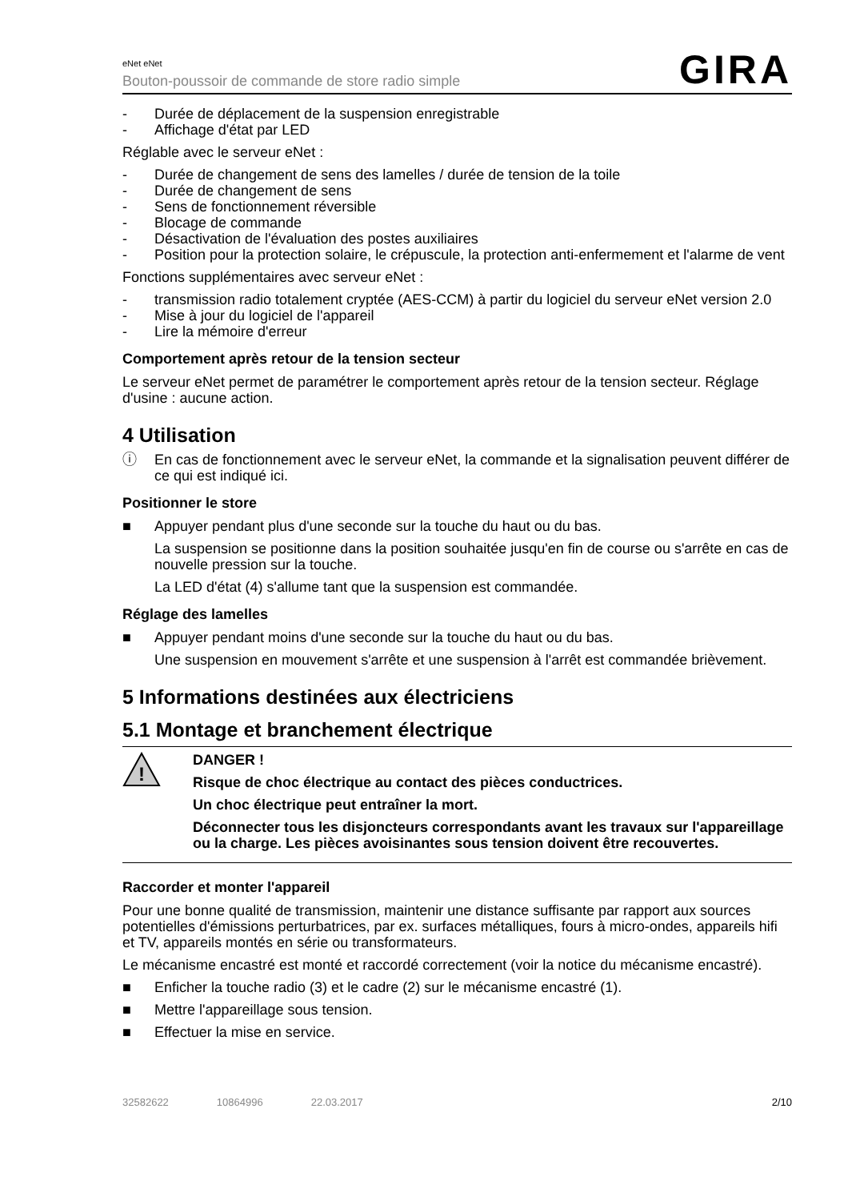eNet eNet
Bouton-poussoir de commande de store radio simple
GIRA
- Durée de déplacement de la suspension enregistrable
- Affichage d'état par LED
Réglable avec le serveur eNet :
- Durée de changement de sens des lamelles / durée de tension de la toile
- Durée de changement de sens
- Sens de fonctionnement réversible
- Blocage de commande
- Désactivation de l'évaluation des postes auxiliaires
- Position pour la protection solaire, le crépuscule, la protection anti-enfermement et l'alarme de vent
Fonctions supplémentaires avec serveur eNet :
- transmission radio totalement cryptée (AES-CCM) à partir du logiciel du serveur eNet version 2.0
- Mise à jour du logiciel de l'appareil
- Lire la mémoire d'erreur
Comportement après retour de la tension secteur
Le serveur eNet permet de paramétrer le comportement après retour de la tension secteur. Réglage d'usine : aucune action.
4 Utilisation
ⓘ En cas de fonctionnement avec le serveur eNet, la commande et la signalisation peuvent différer de ce qui est indiqué ici.
Positionner le store
■ Appuyer pendant plus d'une seconde sur la touche du haut ou du bas.
La suspension se positionne dans la position souhaitée jusqu'en fin de course ou s'arrête en cas de nouvelle pression sur la touche.
La LED d'état (4) s'allume tant que la suspension est commandée.
Réglage des lamelles
■ Appuyer pendant moins d'une seconde sur la touche du haut ou du bas.
Une suspension en mouvement s'arrête et une suspension à l'arrêt est commandée brièvement.
5 Informations destinées aux électriciens
5.1 Montage et branchement électrique
!
DANGER !
Risque de choc électrique au contact des pièces conductrices.
Un choc électrique peut entraîner la mort.
Déconnecter tous les disjoncteurs correspondants avant les travaux sur l'appareillage ou la charge. Les pièces avoisinantes sous tension doivent être recouvertes.
Raccorder et monter l'appareil
Pour une bonne qualité de transmission, maintenir une distance suffisante par rapport aux sources potentielles d'émissions perturbatrices, par ex. surfaces métalliques, fours à micro-ondes, appareils hifi et TV, appareils montés en série ou transformateurs.
Le mécanisme encastré est monté et raccordé correctement (voir la notice du mécanisme encastré).
■ Enficher la touche radio (3) et le cadre (2) sur le mécanisme encastré (1).
■ Mettre l'appareillage sous tension.
■ Effectuer la mise en service.
32582622 10864996 22.03.2017 2/10